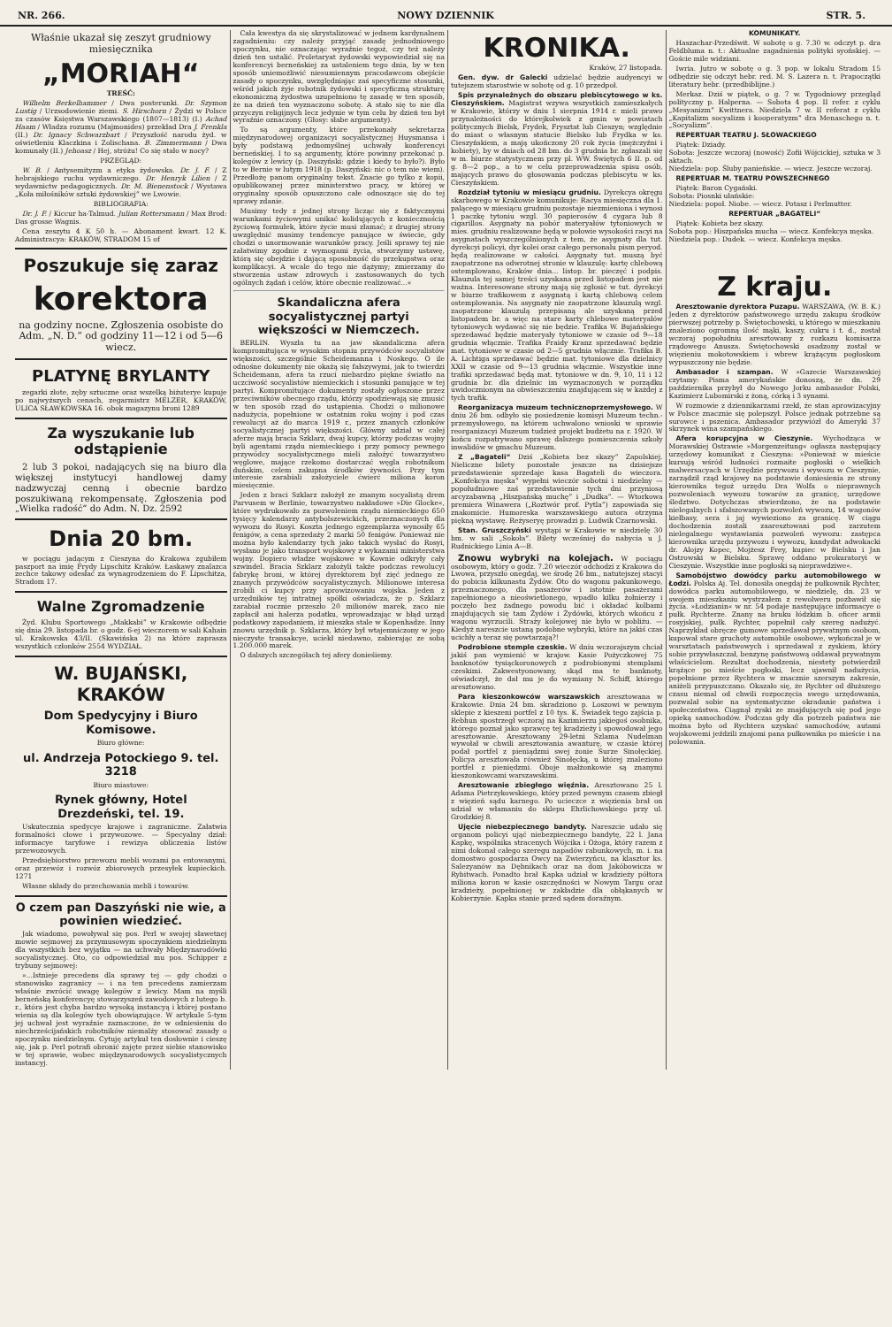NR. 266. NOWY DZIENNIK STR. 5.
Właśnie ukazał się zeszyt grudniowy miesięcznika
„MORIAH“
TREŚĆ:
Wilhelm Berkelhammer / Dwa posterunki. Dr. Szymon Lustig / Urzsodowienie ziemi. S. Hirschorn / Żydzi w Polsce za czasów Księstwa Warszawskiego (1807—1813) (I.) Achad Haam / Władza rozumu (Majmonides) przekład Dra J. Frenkla (II.) Dr. Ignacy Schwarzbart / Przyszłość narodu żyd. w oświetleniu Klaczkina i Zolischana. B. Zimmermann / Dwa komunały (II.) Jehoasz / Hej, stróżu! Co się stało w nocy?
PRZEGLĄD:
W. B. / Antysemityzm a etyka żydowska. Dr. J. F. / Z hebrajskiego ruchu wydawniczego. Dr. Henryk Lilien / Z wydawnictw pedagogicznych. Dr. M. Bienenstock / Wystawa „Koła miłośników sztuki żydowskiej“ we Lwowie.
BIBLIOGRAFIA:
Dr. J. F. / Kiccur ha-Talmud. Julian Rottersmann / Max Brod: Das grosse Wagnis.
Cena zeszytu 4 K 50 h. — Abonament kwart. 12 K. Administracya: KRAKÓW, STRADOM 15 of
Poszukuje się zaraz
korektora
na godziny nocne. Zgłoszenia osobiste do Adm. „N. D.“ od godziny 11—12 i od 5—6 wiecz.
PLATYNĘ BRYLANTY
zegarki złote, zęby sztuczne oraz wszelką biżuterye kupuje po najwyższych cenach, zegarmistrz MELZER, KRAKÓW, ULICA SŁAWKOWSKA 16. obok magazynu broni 1289
Za wyszukanie lub odstąpienie
2 lub 3 pokoi, nadających się na biuro dla większej instytucyi handlowej damy nadzwyczaj cenną i obecnie bardzo poszukiwaną rekompensatę. Zgłoszenia pod „Wielka radość“ do Adm. N. Dz. 2592
Dnia 20 bm.
w pociągu jadącym z Cieszyna do Krakowa zgubiłem paszport na imię Frydy Lipschitz Kraków. Łaskawy znalazca zechce takowy odesłać za wynagrodzeniem do F. Lipschitza, Stradom 17.
Walne Zgromadzenie
Żyd. Klubu Sportowego „Makkabi“ w Krakowie odbędzie się dnia 29. listopada br. o godz. 6-ej wieczorem w sali Kahain ul. Krakowska 43/II. (Skawińska 2) na które zaprasza wszystkich członków 2554 WYDZIAŁ.
W. BUJAŃSKI, KRAKÓW
Dom Spedycyjny i Biuro Komisowe.
Biuro główne:
ul. Andrzeja Potockiego 9. tel. 3218
Biuro miastowe:
Rynek główny, Hotel Drezdeński, tel. 19.
Uskutecznia spedycye krajowe i zagraniczne. Załatwia formalności cłowe i przywozowe. — Specyalny dział: informacye taryfowe i rewizya obliczenia listów przewozowych.
Przedsiębiorstwo przewozu mebli wozami pa entowanymi, oraz przewóz i rozwóz zbiorowych przesyłek kupieckich. 1271
Własne składy do przechowania mebli i towarów.
O czem pan Daszyński nie wie, a powinien wiedzieć.
Jak wiadomo, powoływał się pos. Perl w swojej sławetnej mowie sejmowej za przymusowym spoczynkiem niedzielnym dla wszystkich bez wyjątku — na uchwały Międzynarodówki socyalistycznej. Oto, co odpowiedział mu pos. Schipper z trybuny sejmowej:
»...Istnieje precedens dla sprawy tej — gdy chodzi o stanowisko zagranicy — i na ten precedens zamierzam właśnie zwrócić uwagę kolegów z lewicy. Mam na myśli berneńską konferencyę stowarzyszeń zawodowych z lutego b. r., która jest chyba bardzo wysoką instancyą i której postano wienia są dla kolegów tych obowiązujące. W artykule 5-tym jej uchwał jest wyraźnie zaznaczone, że w odniesieniu do niechrześcijańskich robotników niemalży stosować zasady o spoczynku niedzielnym. Cytuję artykuł ten dosłownie i cieszę się, jak p. Perl potrafi obronić zajęte przez siebie stanowisko w tej sprawie, wobec międzynarodowych socyalistycznych instancyj.
Cała kwestya da się skrystalizować w jednem kardynalnem zagadnieniu: czy należy przyjąć zasadę jednodniowego spoczynku, nie oznaczając wyraźnie tegoż, czy też należy dzień ten ustalić. Proletaryat żydowski wypowiedział się na konferencyi berneńskiej za ustaleniem tego dnia, by w ten sposób uniemożliwić niesumiennym pracodawcom obejście zasady o spoczynku, uwzględniając zaś specyficzne stosunki, wśród jakich żyje robotnik żydowski i specyficzną strukturę ekonomiczną żydostwa uzupełniono tę zasadę w ten sposób, że na dzień ten wyznaczono sobotę. A stało się to nie dla przyczyn religijnych lecz jedynie w tym celu by dzień ten był wyraźnie oznaczony. (Głosy: słabe argumenty).
To są argumenty, które przekonały sekretarza międzynarodowej organizacyi socyalistycznej Huysmansa i były podstawą jednomyślnej uchwały konferencyi berneńskiej. I to są argumenty, które powinny przekonać p. kolegów z lewicy (p. Daszyński: gdzie i kiedy to było?). Było to w Bernie w lutym 1918 (p. Daszyński: nic o tem nie wiem). Przedłożę panom oryginalny tekst. Znacie go tylko z kopii, opublikowanej przez ministerstwo pracy, w której w oryginalny sposób opuszczono całe odnoszące się do tej sprawy zdanie.
Musimy tedy z jednej strony licząc się z faktycznymi warunkami życiowymi unikać kolidujących z koniecznością życiową formułek, które życie musi złamać; z drugiej strony uwzględnić musimy tendencye panujące w świecie, gdy chodzi o unormowanie warunków pracy. Jeśli sprawy tej nie załatwimy zgodnie z wymogami życia, stworzymy ustawę, którą się obejdzie i dającą sposobność do przekupstwa oraz komplikacyi. A wcale do tego nie dążymy; zmierzamy do stworzenia ustaw zdrowych i zastosowanych do tych ogólnych żądań i celów, które obecnie realizować...«
Skandaliczna afera socyalistycznej partyi większości w Niemczech.
BERLIN. Wyszła tu na jaw skandaliczna afera kompromitująca w wysokim stopniu przywódców socyalistów większości, szczególnie Scheidemanna i Noskego. O ile odnośne dokumenty nie okażą się fałszywymi, jak to twierdzi Scheidemann, afera ta rzuci niebardzo piękne światło na uczciwość socyalistów niemieckich i stosunki panujące w tej partyi. Kompromitujące dokumenty zostały ogłoszone przez przeciwników obecnego rządu, którzy spodziewają się zmusić w ten sposób rząd do ustąpienia. Chodzi o milionowe nadużycia, popełnione w ostatnim roku wojny i pod czas rewolucyi aż do marca 1919 r., przez znanych członków socyalistycznej partyi większości. Główny udział w całej aferze mają bracia Szklarz, dwaj kupcy, którzy podczas wojny byli agentami rządu niemieckiego i przy pomocy pewnego przywódcy socyalistycznego mieli założyć towarzystwo węglowe, mające rzekomo dostarczać węgla robotnikom duńskim, celem zakupna środków żywności. Przy tym interesie zarabiali założyciele ćwierć miliona koron miesięcznie.
Jeden z braci Szklarz założył ze znanym socyalistą drem Parvusem w Berlinie, towarzystwo nakładowe »Die Glocke«, które wydrukowało za pozwoleniem rządu niemieckiego 650 tysięcy kalendarzy antybolszewickich, przeznaczonych dla wywozu do Rosyi. Koszta jednego egzemplarza wynosiły 65 fenigów, a cena sprzedaży 2 marki 50 fenigów. Ponieważ nie można było kalendarzy tych jako takich wysłać do Rosyi, wysłano je jako transport wojskowy z wykazami ministerstwa wojny. Dopiero władze wojskowe w Kownie odkryły cały szwindel. Bracia Szklarz założyli także podczas rewolucyi fabrykę broni, w której dyrektorem był zięć jednego ze znanych przywódców socyalistycznych. Milionowe interesa zrobili ci kupcy przy aprowizowaniu wojska. Jeden z urzędników tej intratnej spółki oświadcza, że p. Szklarz zarabiał rocznie przeszło 20 milionów marek, zaco nie zapłacił ani halerza podatku, wprowadzając w błąd urząd podatkowy zapodaniem, iż mieszka stale w Kopenhadze. Inny znowu urzędnik p. Szklarza, który był wtajemniczony w jego nieczyste transakcye, uciekł niedawno, zabierając ze sobą 1.200.000 marek.
O dalszych szczegółach tej afery donieśiemy.
KRONIKA.
Kraków, 27 listopada.
Gen. dyw. dr Galecki udzielać będzie audyencyi w tutejszem starostwie w sobotę od g. 10 przedpoł.
Spis przynależnych do obszaru plebiscytowego w ks. Cieszyńskiem. Magistrat wzywa wszystkich zamieszkałych w Krakowie, którzy w dniu 1 sierpnia 1914 r. mieli prawo przynależności do którejkolwiek z gmin w powiatach politycznych Bielsk, Frydek, Frysztat lub Cieszyn; względnie do miast o własnym statucie Bielsko lub Frydka w ks. Cieszyńskiem, a mają ukończony 20 rok życia (mężczyźni i kobiety), by w dniach od 28 bm. do 3 grudnia br. zgłaszali się w m. biurze statystycznem przy pl. WW. Świętych 6 II. p. od g. 8—2 pop., a to w celu przeprowadzenia spisu osób, mających prawo do głosowania podczas plebiscytu w ks. Cieszyńskiem.
Rozdział tytoniu w miesiącu grudniu. Dyrekcya okręgu skarbowego w Krakowie komunikuje: Racya miesięczna dla 1. palącego w miesiącu grudniu pozostaje niezmieniona i wynosi 1 paczkę tytoniu wzgl. 30 papierosów 4 cygara lub 8 cigarillos. Asygnaty na pobór materyałów tytoniowych w mies. grudniu realizowane będą w połowie wysokości racyi na asygnatach wyszczególnionych z tem, że asygnaty dla tut. dyrekcyi policyi, dyr kolei oraz całego personalu pism peryod. będą realizowane w całości. Asygnaty tut. muszą być zaopatrzone na odwrotnej stronie w klauzulę: kartę chlebową ostemplowano, Kraków dnia... listop. br. pieczęć i podpis. Klauzula tej samej treści uzyskana przed listopadem jest nie ważna. Interesowane strony mają się zgłosić w tut. dyrekcyi w biurze trafikowem z asygnatą i kartą chlebową celem ostemplowania. Na asygnaty nie zaopatrzone klauzulą wzgl. zaopatrzone klauzulą przepisaną ale uzyskaną przed listopadem br. a więc na stare karty chlebowe materyałów tytoniowych wydawać się nie będzie. Trafika W. Bujańskiego sprzedawać będzie materyały tytoniowe w czasie od 9—18 grudnia włącznie. Trafika Fraidy Kranz sprzedawać będzie mat. tytoniowe w czasie od 2—5 grudnia włącznie. Trafika B. A. Lichtiga sprzedawać będzie mat. tytoniowe dla dzielnicy XXII w czasie od 9—13 grudnia włącznie. Wszystkie inne trafiki sprzedawać będą mat. tytoniowe w dn. 9, 10, 11 i 12 grudnia br. dla dzielnic im wyznaczonych w porządku uwidocznionym na obwieszczeniu znajdującem się w każdej z tych trafik.
Reorganizacya muzeum technicznoprzemysłowego. W dniu 26 bm. odbyło się posiedzenie komisyi Muzeum techn.-przemysłowego, na którem uchwalono wnioski w sprawie reorganizacyi Muzeum tudzież projekt budżetu na r. 1920. W końcu rozpatrywano sprawę dalszego pomieszczenia szkoły inwalidów w gmachu Muzeum.
Z „Bagateli“ Dziś „Kobieta bez skazy“ Zapolskiej. Nieliczne bilety pozostałe jeszcze na dzisiejsze przedstawienie sprzedaje kasa Bagateli do wieczora. „Konfekcya męska“ wypełni wieczór sobotni i niedzielny — popołudniowe zaś przedstawienie tych dni przyniosą arcyzabawną „Hiszpańską muchę“ i „Dudka“. — Wtorkowa premiera Winawera („Roztwór prof. Pytla“) zapowiada się znakomicie. Humoreska warszawskiego autora otrzyma piękną wystawę. Reżyseryę prowadzi p. Ludwik Czarnowski.
Stan. Gruszczyński wystąpi w Krakowie w niedzielę 30 bm. w sali „Sokoła“. Bilety wcześniej do nabycia u J. Rudnickiego Linia A—B.
Znowu wybryki na kolejach. W pociągu osobowym, który o godz. 7.20 wieczór odchodzi z Krakowa do Lwowa, przyszło onegdaj, we środę 26 bm., natutejszej stacyi do pobicia kilkunastu Żydów. Oto do wagonu pakunkowego, przeznaczonego, dla pasażerów i istotnie pasażerami zapełnionego a nieoświetlonego, wpadło kilku żołnierzy i poczęło bez żadnego powodu bić i okładać kolbami znajdujących się tam Żydów i Żydówki, których wkońcu z wagonu wyrzucili. Straży kolejowej nie było w pobliżu. — Kiedyż nareszcie ustaną podobne wybryki, które na jakiś czas ucichły a teraz się powtarzają?!
Podrobione stemple czeskie. W dniu wczorajszym chciał jakiś pan wymienić w krajow. Kasie Pożyczkowej 75 banknotów tysiąckoronowych z podrobionymi stemplami czeskimi. Zakwestyonowany, skąd ma te banknoty, oświadczył, że dał mu je do wymiany N. Schiff, którego aresztowano.
Para kieszonkowców warszawskich aresztowana w Krakowie. Dnia 24 bm. skradziono p. Loszowi w pewnym sklepie z kieszeni portfel z 10 tys. K. Świadek tego zajścia p. Rebhun spostrzegł wczoraj na Kazimierzu jakiegoś osobnika, którego poznał jako sprawcę tej kradzieży i spowodował jego aresztowanie. Aresztowany 29-letni Szlama Nudelman wywołał w chwili aresztowania awanturę, w czasie której podał portfel z pieniądzmi swej żonie Surze Sinołęckiej. Policya aresztowała również Sinołęcką, u której znaleziono portfel z pieniędzmi. Oboje małżonkowie są znanymi kieszonkowcami warszawskimi.
Aresztowanie zbiegłego więźnia. Aresztowano 25 l. Adama Pietrzykowskiego, który przed pewnym czasem zbiegł z więzień sądu karnego. Po ucieczce z więzienia brał on udział w włamaniu do sklepu Ehrlichowskiego przy ul. Grodzkiej 8.
Ujęcie niebezpiecznego bandyty. Nareszcie udało się organom policyi ująć niebezpiecznego bandytę, 22 l. Jana Kapkę, wspólnika stracenych Wójcika i Ożoga, który razem z nimi dokonał całego szeregu napadów rabunkowych, m. i. na domostwo gospodarza Owcy na Zwierzyńcu, na klasztor ks. Salezyanów na Dębnikach oraz na dom Jakóbowicza w Rybitwach. Ponadto brał Kapka udział w kradzieży półtora miliona koron w kasie oszczędności w Nowym Targu oraz kradzieży, popełnionej w zakładzie dla obłąkanych w Kobierzynie. Kapka stanie przed sądem doraźnym.
KOMUNIKATY.
Haszachar-Przedświt. W sobotę o g. 7.30 w. odczyt p. dra Feldbluma n. t.: Aktualne zagadnienia polityki syońskiej. — Goście mile widziani.
Iwria. Jutro w sobotę o g. 3 pop. w lokalu Stradom 15 odbędzie się odczyt hebr. red. M. S. Lazera n. t. Prapoczątki literatury hebr. (przedbiblijne.)
Merkaz. Dziś w piątek, o g. 7 w. Tygodniowy przegląd polityczny p. Halperna. — Sobota 4 pop. II refer. z cyklu „Mesyanizm“ Kwittnera. Niedziela 7 w. II referat z cyklu „Kapitalizm socyalizm i kooperatyzm“ dra Menaschego n. t. „Socyalizm“.
REPERTUAR TEATRU J. SŁOWACKIEGO
Piątek: Dziady.
Sobota: Jeszcze wczoraj (nowość) Zofii Wójcickiej, sztuka w 3 aktach.
Niedziela: pop. Śluby panieńskie. — wiecz. Jeszcze wczoraj.
REPERTUAR M. TEATRU POWSZECHNEGO
Piątek: Baron Cygański.
Sobota: Piosnki ułańskie:
Niedziela: popoł. Niobe. — wiecz. Potasz i Perlmutter.
REPERTUAR „BAGATELI“
Piątek: Kobieta bez skazy.
Sobota pop.: Hiszpańska mucha — wiecz. Konfekcya męska.
Niedziela pop.: Dudek. — wiecz. Konfekcya męska.
Z kraju.
Aresztowanie dyrektora Puzapu. WARSZAWA, (W. B. K.) Jeden z dyrektorów państwowego urzędu zakupu środków pierwszej potrzeby p. Świętochowski, u którego w mieszkaniu znaleziono ogromną ilość mąki, kaszy, cukru i t. d., został wczoraj popołudniu aresztowany z rozkazu komisarza rządowego Anusza. Świętochowski osadzony został w więzieniu mokotowskiem i wbrew krążącym pogłoskom wypuszczony nie będzie.
Ambasador i szampan. W »Gazecie Warszawskiej czytamy: Pisma amerykańskie donoszą, że dn. 29 października przybył do Nowego Jorku ambasador Polski, Kazimierz Lubomirski z żoną, córką i 3 synami.
W rozmowie z dziennikarzami rzekł, że stan aprowizacyjny w Polsce znacznie się polepszył. Polsce jednak potrzebne są surowce i pszenica. Ambasador przywiózł do Ameryki 37 skrzynek wina szampańskiego.
Afera korupcyjna w Cieszynie. Wychodząca w Morawskiej Ostrawie »Morgenzeitung« ogłasza następujący urzędowy komunikat z Cieszyna: »Ponieważ w mieście kursują wśród ludności rozmaite pogłoski o wielkich malwersacyach w Urzędzie przywozu i wywozu w Cieszynie, zarządził rząd krajowy na podstawie doniesienia ze strony kierownika tegoż urzędu Dra Wolfa o nieprawnych pozwoleniach wywozu towarów za granicę, urzędowe śledztwo. Dotychczas stwierdzono, że na podstawie nielegalnych i sfałszowanych pozwoleń wywozu, 14 wagonów kiełbasy, sera i jaj wywieziono za granicę. W ciągu dochodzenia zostali zaaresztowani pod zarzutem nielegalnego wystawiania pozwoleń wywozu: zastępca kierownika urzędu przywozu i wywozu, kandydat adwokacki dr. Alojzy Kopec, Mojżesz Frey, kupiec w Bielsku i Jan Ostrowski w Bielsku. Sprawę oddano prokuratoryi w Cieszynie. Wszystkie inne pogłoski są nieprawdziwe«.
Samobójstwo dowódcy parku automobilowego w Łodzi. Polska Aj. Tel. donosiła onegdaj że pułkownik Rychter, dowódca parku automobilowego, w niedzielę, dn. 23 w swojem mieszkaniu wystrzałem z rewolweru pozbawił się życia. »Łodzianin« w nr. 54 podaje następujące informacye o pułk. Rychterze. Znany na bruku łódzkim b. oficer armii rosyjskiej, pułk. Rychter, popełnił cały szereg nadużyć. Naprzykład obręcze gumowe sprzedawał prywatnym osobom, kupował stare gruchoty automobile osobowe, wykończał je w warsztatach państwowych i sprzedawał z zyskiem, który sobie przywłaszczał, benzynę państwową oddawał prywatnym właścicielom. Rezultat dochodzenia, niestety potwierdził krążące po mieście pogłoski, lecz ujawnił nadużycia, popełnione przez Rychtera w znacznie szerszym zakresie, aniżeli przypuszczano. Okazało się, że Rychter od dłuższego czasu niemal od chwili rozpoczęcia swego urzędowania, pozwalał sobie na systematyczne okradanie państwa i społeczeństwa. Ciągnął zyski ze znajdujących się pod jego opieką samochodów. Podczas gdy dla potrzeb państwa nie można było od Rychtera uzyskać samochodów, autami wojskowemi jeździli znajomi pana pułkownika po mieście i na polowania.